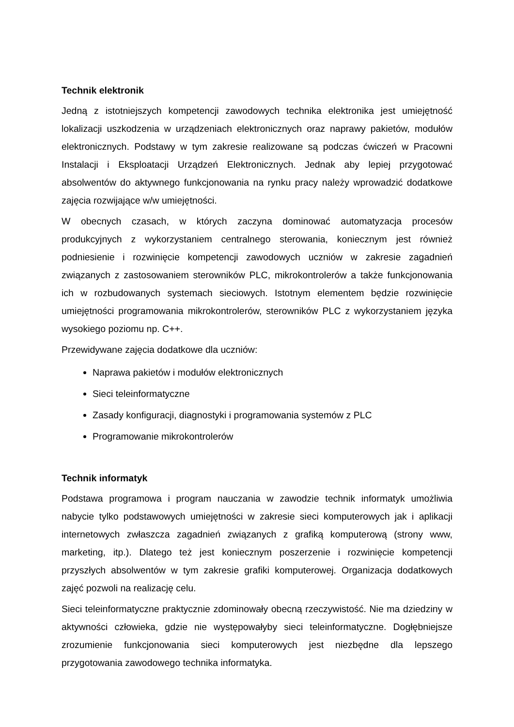Technik elektronik
Jedną z istotniejszych kompetencji zawodowych technika elektronika jest umiejętność lokalizacji uszkodzenia w urządzeniach elektronicznych oraz naprawy pakietów, modułów elektronicznych. Podstawy w tym zakresie realizowane są podczas ćwiczeń w Pracowni Instalacji i Eksploatacji Urządzeń Elektronicznych. Jednak aby lepiej przygotować absolwentów do aktywnego funkcjonowania na rynku pracy należy wprowadzić dodatkowe zajęcia rozwijające w/w umiejętności.
W obecnych czasach, w których zaczyna dominować automatyzacja procesów produkcyjnych z wykorzystaniem centralnego sterowania, koniecznym jest również podniesienie i rozwinięcie kompetencji zawodowych uczniów w zakresie zagadnień związanych z zastosowaniem sterowników PLC, mikrokontrolerów a także funkcjonowania ich w rozbudowanych systemach sieciowych. Istotnym elementem będzie rozwinięcie umiejętności programowania mikrokontrolerów, sterowników PLC z wykorzystaniem języka wysokiego poziomu np. C++.
Przewidywane zajęcia dodatkowe dla uczniów:
Naprawa pakietów i modułów elektronicznych
Sieci teleinformatyczne
Zasady konfiguracji, diagnostyki i programowania systemów z PLC
Programowanie mikrokontrolerów
Technik informatyk
Podstawa programowa i program nauczania w zawodzie technik informatyk umożliwia nabycie tylko podstawowych umiejętności w zakresie sieci komputerowych jak i aplikacji internetowych zwłaszcza zagadnień związanych z grafiką komputerową (strony www, marketing, itp.). Dlatego też jest koniecznym poszerzenie i rozwinięcie kompetencji przyszłych absolwentów w tym zakresie grafiki komputerowej. Organizacja dodatkowych zajęć pozwoli na realizację celu.
Sieci teleinformatyczne praktycznie zdominowały obecną rzeczywistość. Nie ma dziedziny w aktywności człowieka, gdzie nie występowałyby sieci teleinformatyczne. Dogłębniejsze zrozumienie funkcjonowania sieci komputerowych jest niezbędne dla lepszego przygotowania zawodowego technika informatyka.